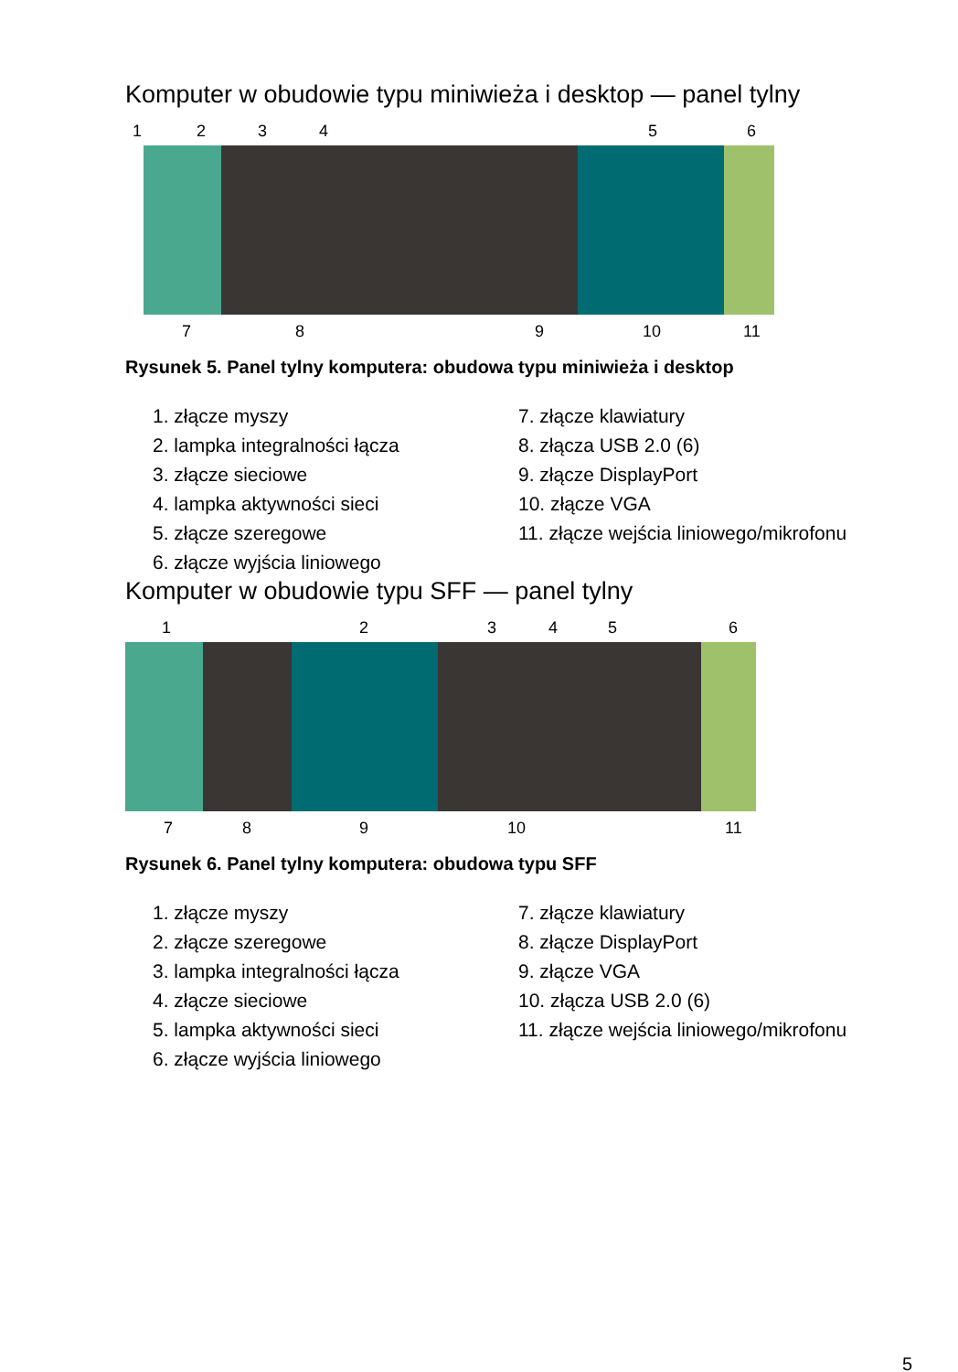Komputer w obudowie typu miniwieża i desktop — panel tylny
1 2 3 4 5 6
7 8 9 10 11
Rysunek 5. Panel tylny komputera: obudowa typu miniwieża i desktop
1. złącze myszy
2. lampka integralności łącza
3. złącze sieciowe
4. lampka aktywności sieci
5. złącze szeregowe
6. złącze wyjścia liniowego
7. złącze klawiatury
8. złącza USB 2.0 (6)
9. złącze DisplayPort
10. złącze VGA
11. złącze wejścia liniowego/mikrofonu
Komputer w obudowie typu SFF — panel tylny
1 2 3 4 5 6
7 8 9 10 11
Rysunek 6. Panel tylny komputera: obudowa typu SFF
1. złącze myszy
2. złącze szeregowe
3. lampka integralności łącza
4. złącze sieciowe
5. lampka aktywności sieci
6. złącze wyjścia liniowego
7. złącze klawiatury
8. złącze DisplayPort
9. złącze VGA
10. złącza USB 2.0 (6)
11. złącze wejścia liniowego/mikrofonu
5